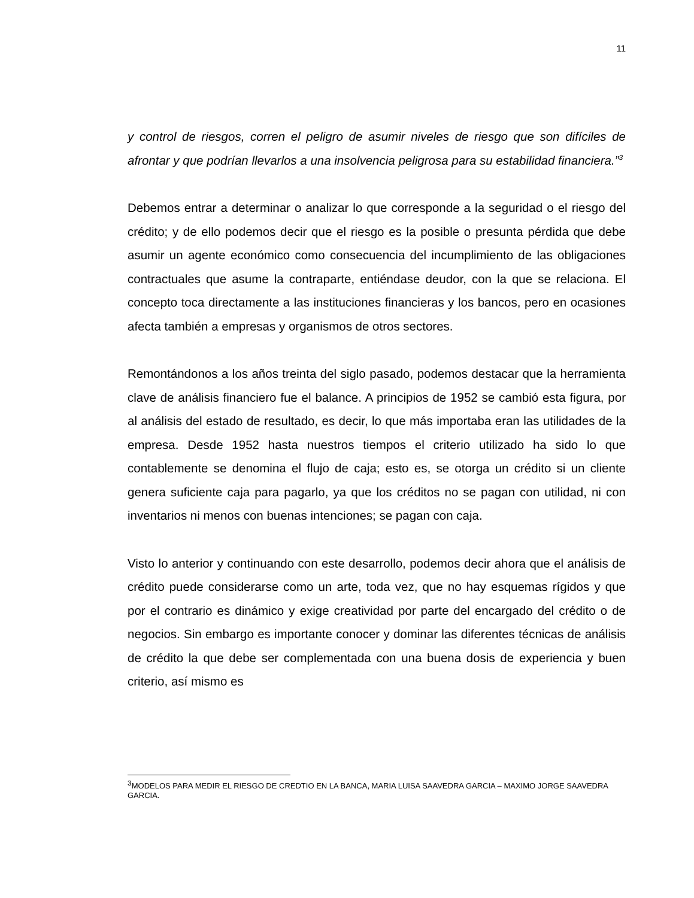11
y control de riesgos, corren el peligro de asumir niveles de riesgo que son difíciles de afrontar y que podrían llevarlos a una insolvencia peligrosa para su estabilidad financiera.”<sup>3</sup>
Debemos entrar a determinar o analizar lo que corresponde a la seguridad o el riesgo del crédito; y de ello podemos decir que el riesgo es la posible o presunta pérdida que debe asumir un agente económico como consecuencia del incumplimiento de las obligaciones contractuales que asume la contraparte, entiéndase deudor, con la que se relaciona. El concepto toca directamente a las instituciones financieras y los bancos, pero en ocasiones afecta también a empresas y organismos de otros sectores.
Remontándonos a los años treinta del siglo pasado, podemos destacar que la herramienta clave de análisis financiero fue el balance. A principios de 1952 se cambió esta figura, por al análisis del estado de resultado, es decir, lo que más importaba eran las utilidades de la empresa. Desde 1952 hasta nuestros tiempos el criterio utilizado ha sido lo que contablemente se denomina el flujo de caja; esto es, se otorga un crédito si un cliente genera suficiente caja para pagarlo, ya que los créditos no se pagan con utilidad, ni con inventarios ni menos con buenas intenciones; se pagan con caja.
Visto lo anterior y continuando con este desarrollo, podemos decir ahora que el análisis de crédito puede considerarse como un arte, toda vez, que no hay esquemas rígidos y que por el contrario es dinámico y exige creatividad por parte del encargado del crédito o de negocios. Sin embargo es importante conocer y dominar las diferentes técnicas de análisis de crédito la que debe ser complementada con una buena dosis de experiencia y buen criterio, así mismo es
<sup>3</sup> MODELOS PARA MEDIR EL RIESGO DE CREDTIO EN LA BANCA, MARIA LUISA SAAVEDRA GARCIA – MAXIMO JORGE SAAVEDRA GARCIA.